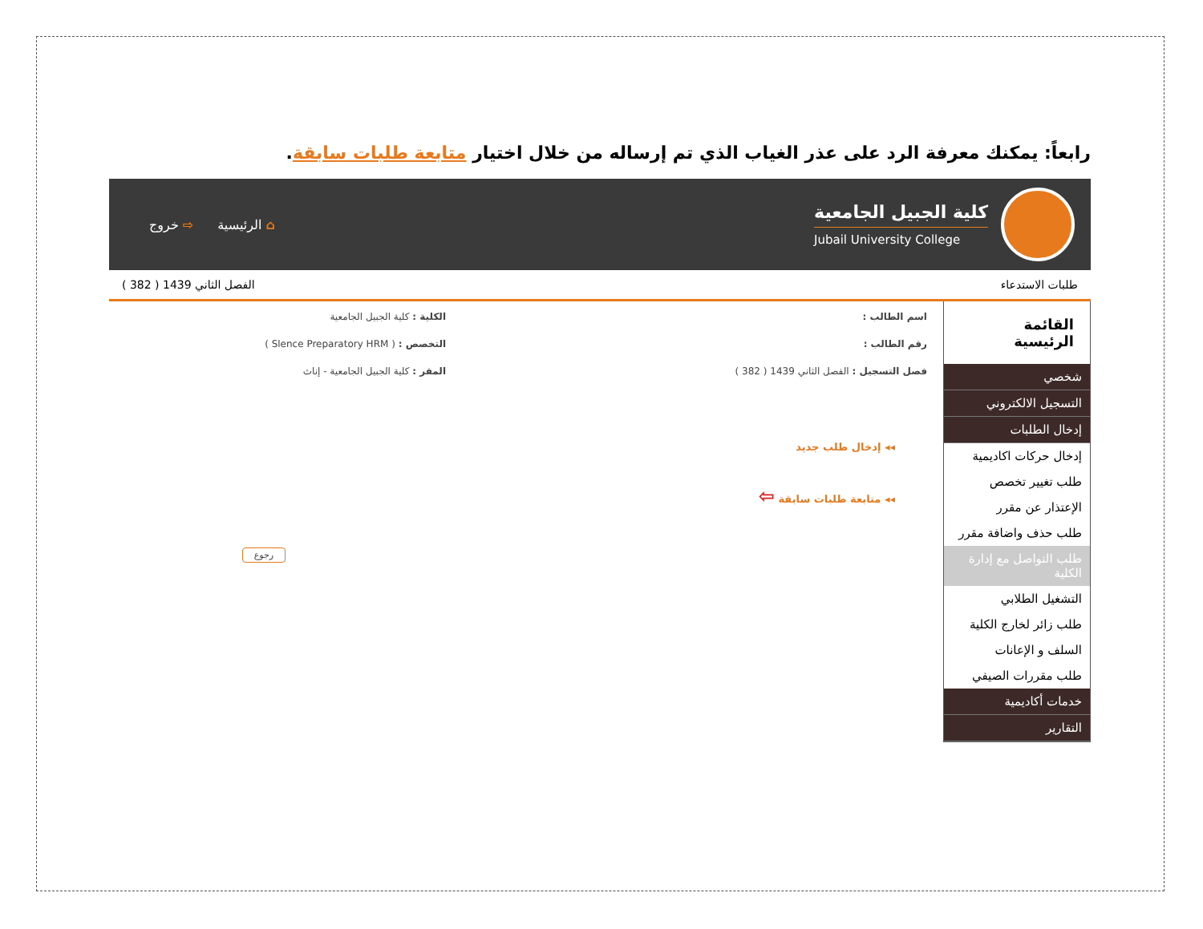رابعاً: يمكنك معرفة الرد على عذر الغياب الذي تم إرساله من خلال اختيار متابعة طلبات سابقة.
كلية الجبيل الجامعية
Jubail University College
⌂ الرئيسية ⇨ خروج
طلبات الاستدعاء الفصل الثاني 1439 ( 382 )
القائمة الرئيسية
شخصي
التسجيل الالكتروني
إدخال الطلبات
إدخال حركات اكاديمية
طلب تغيير تخصص
الإعتذار عن مقرر
طلب حذف واضافة مقرر
طلب التواصل مع إدارة الكلية
التشغيل الطلابي
طلب زائر لخارج الكلية
السلف و الإعانات
طلب مقررات الصيفي
خدمات أكاديمية
التقارير
اسم الطالب : الكلية : كلية الجبيل الجامعية
رقم الطالب : التخصص : ( Slence Preparatory HRM )
فصل التسجيل : الفصل الثاني 1439 ( 382 ) المقر : كلية الجبيل الجامعية - إناث
◂◂ إدخال طلب جديد
◂◂ متابعة طلبات سابقة ⇦
رجوع